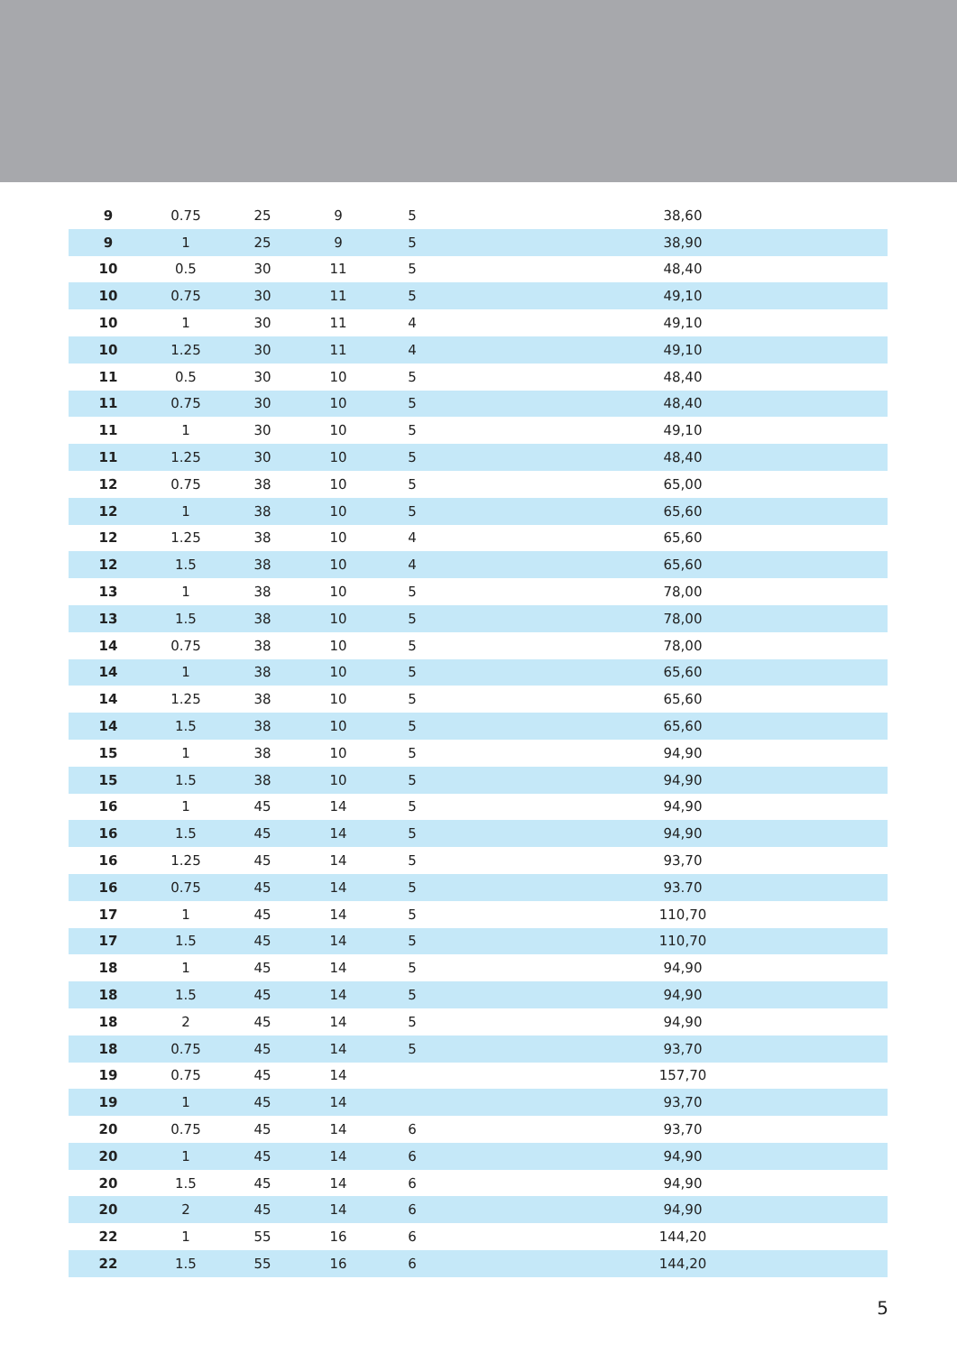| 9 | 0.75 | 25 | 9 | 5 | | 38,60 | |
| 9 | 1 | 25 | 9 | 5 | | 38,90 | |
| 10 | 0.5 | 30 | 11 | 5 | | 48,40 | |
| 10 | 0.75 | 30 | 11 | 5 | | 49,10 | |
| 10 | 1 | 30 | 11 | 4 | | 49,10 | |
| 10 | 1.25 | 30 | 11 | 4 | | 49,10 | |
| 11 | 0.5 | 30 | 10 | 5 | | 48,40 | |
| 11 | 0.75 | 30 | 10 | 5 | | 48,40 | |
| 11 | 1 | 30 | 10 | 5 | | 49,10 | |
| 11 | 1.25 | 30 | 10 | 5 | | 48,40 | |
| 12 | 0.75 | 38 | 10 | 5 | | 65,00 | |
| 12 | 1 | 38 | 10 | 5 | | 65,60 | |
| 12 | 1.25 | 38 | 10 | 4 | | 65,60 | |
| 12 | 1.5 | 38 | 10 | 4 | | 65,60 | |
| 13 | 1 | 38 | 10 | 5 | | 78,00 | |
| 13 | 1.5 | 38 | 10 | 5 | | 78,00 | |
| 14 | 0.75 | 38 | 10 | 5 | | 78,00 | |
| 14 | 1 | 38 | 10 | 5 | | 65,60 | |
| 14 | 1.25 | 38 | 10 | 5 | | 65,60 | |
| 14 | 1.5 | 38 | 10 | 5 | | 65,60 | |
| 15 | 1 | 38 | 10 | 5 | | 94,90 | |
| 15 | 1.5 | 38 | 10 | 5 | | 94,90 | |
| 16 | 1 | 45 | 14 | 5 | | 94,90 | |
| 16 | 1.5 | 45 | 14 | 5 | | 94,90 | |
| 16 | 1.25 | 45 | 14 | 5 | | 93,70 | |
| 16 | 0.75 | 45 | 14 | 5 | | 93.70 | |
| 17 | 1 | 45 | 14 | 5 | | 110,70 | |
| 17 | 1.5 | 45 | 14 | 5 | | 110,70 | |
| 18 | 1 | 45 | 14 | 5 | | 94,90 | |
| 18 | 1.5 | 45 | 14 | 5 | | 94,90 | |
| 18 | 2 | 45 | 14 | 5 | | 94,90 | |
| 18 | 0.75 | 45 | 14 | 5 | | 93,70 | |
| 19 | 0.75 | 45 | 14 | | | 157,70 | |
| 19 | 1 | 45 | 14 | | | 93,70 | |
| 20 | 0.75 | 45 | 14 | 6 | | 93,70 | |
| 20 | 1 | 45 | 14 | 6 | | 94,90 | |
| 20 | 1.5 | 45 | 14 | 6 | | 94,90 | |
| 20 | 2 | 45 | 14 | 6 | | 94,90 | |
| 22 | 1 | 55 | 16 | 6 | | 144,20 | |
| 22 | 1.5 | 55 | 16 | 6 | | 144,20 | |
5